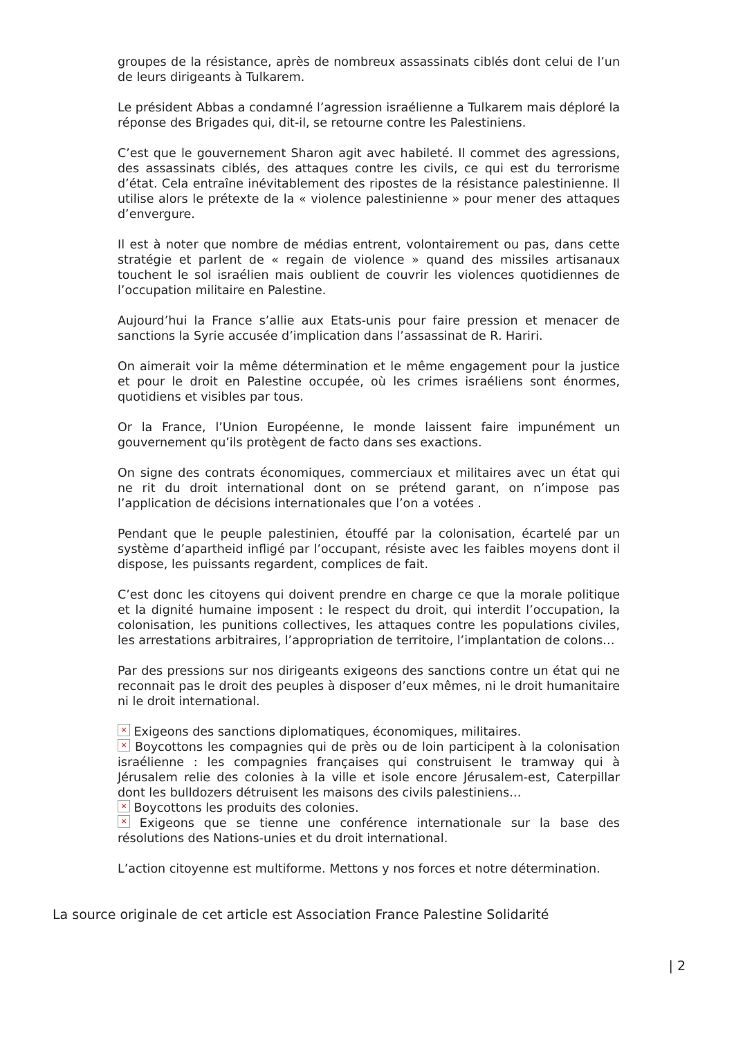groupes de la résistance, après de nombreux assassinats ciblés dont celui de l’un de leurs dirigeants à Tulkarem.
Le président Abbas a condamné l’agression israélienne a Tulkarem mais déploré la réponse des Brigades qui, dit-il, se retourne contre les Palestiniens.
C’est que le gouvernement Sharon agit avec habileté. Il commet des agressions, des assassinats ciblés, des attaques contre les civils, ce qui est du terrorisme d’état. Cela entraîne inévitablement des ripostes de la résistance palestinienne. Il utilise alors le prétexte de la « violence palestinienne » pour mener des attaques d’envergure.
Il est à noter que nombre de médias entrent, volontairement ou pas, dans cette stratégie et parlent de « regain de violence » quand des missiles artisanaux touchent le sol israélien mais oublient de couvrir les violences quotidiennes de l’occupation militaire en Palestine.
Aujourd’hui la France s’allie aux Etats-unis pour faire pression et menacer de sanctions la Syrie accusée d’implication dans l’assassinat de R. Hariri.
On aimerait voir la même détermination et le même engagement pour la justice et pour le droit en Palestine occupée, où les crimes israéliens sont énormes, quotidiens et visibles par tous.
Or la France, l’Union Européenne, le monde laissent faire impunément un gouvernement qu’ils protègent de facto dans ses exactions.
On signe des contrats économiques, commerciaux et militaires avec un état qui ne rit du droit international dont on se prétend garant, on n’impose pas l’application de décisions internationales que l’on a votées .
Pendant que le peuple palestinien, étouffé par la colonisation, écartelé par un système d’apartheid infligé par l’occupant, résiste avec les faibles moyens dont il dispose, les puissants regardent, complices de fait.
C’est donc les citoyens qui doivent prendre en charge ce que la morale politique et la dignité humaine imposent : le respect du droit, qui interdit l’occupation, la colonisation, les punitions collectives, les attaques contre les populations civiles, les arrestations arbitraires, l’appropriation de territoire, l’implantation de colons…
Par des pressions sur nos dirigeants exigeons des sanctions contre un état qui ne reconnait pas le droit des peuples à disposer d’eux mêmes, ni le droit humanitaire ni le droit international.
× Exigeons des sanctions diplomatiques, économiques, militaires.
× Boycottons les compagnies qui de près ou de loin participent à la colonisation israélienne : les compagnies françaises qui construisent le tramway qui à Jérusalem relie des colonies à la ville et isole encore Jérusalem-est, Caterpillar dont les bulldozers détruisent les maisons des civils palestiniens…
× Boycottons les produits des colonies.
× Exigeons que se tienne une conférence internationale sur la base des résolutions des Nations-unies et du droit international.
L’action citoyenne est multiforme. Mettons y nos forces et notre détermination.
La source originale de cet article est Association France Palestine Solidarité
| 2